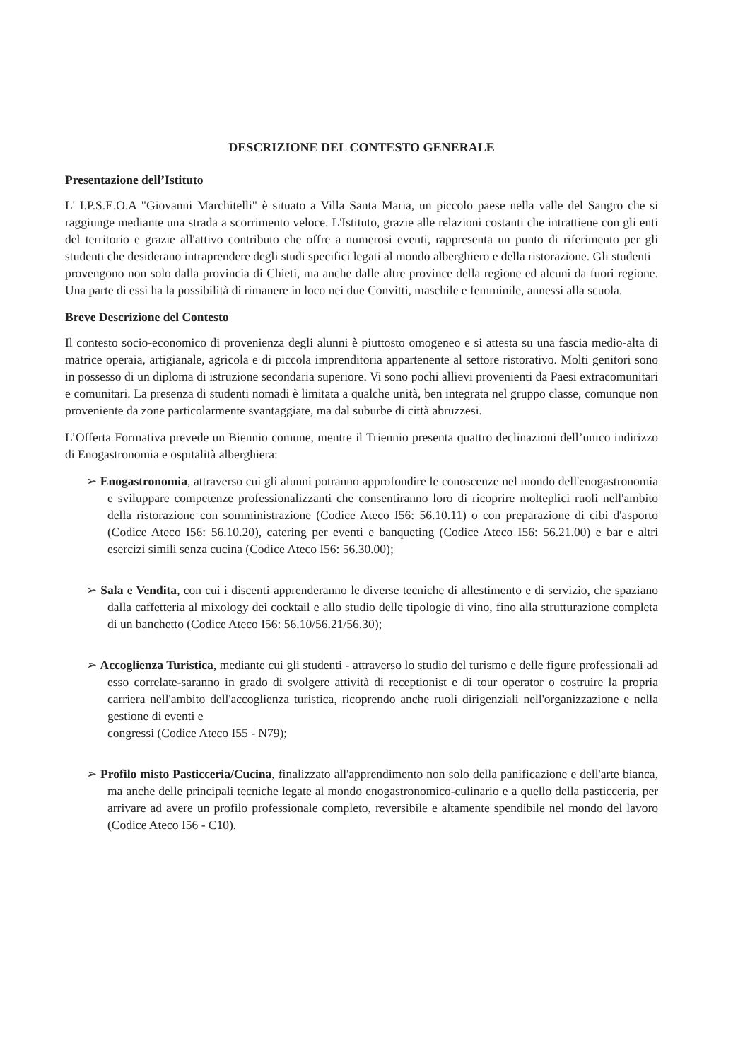DESCRIZIONE DEL CONTESTO GENERALE
Presentazione dell’Istituto
L' I.P.S.E.O.A "Giovanni Marchitelli" è situato a Villa Santa Maria, un piccolo paese nella valle del Sangro che si raggiunge mediante una strada a scorrimento veloce. L'Istituto, grazie alle relazioni costanti che intrattiene con gli enti del territorio e grazie all'attivo contributo che offre a numerosi eventi, rappresenta un punto di riferimento per gli studenti che desiderano intraprendere degli studi specifici legati al mondo alberghiero e della ristorazione. Gli studenti
provengono non solo dalla provincia di Chieti, ma anche dalle altre province della regione ed alcuni da fuori regione. Una parte di essi ha la possibilità di rimanere in loco nei due Convitti, maschile e femminile, annessi alla scuola.
Breve Descrizione del Contesto
Il contesto socio-economico di provenienza degli alunni è piuttosto omogeneo e si attesta su una fascia medio-alta di matrice operaia, artigianale, agricola e di piccola imprenditoria appartenente al settore ristorativo. Molti genitori sono in possesso di un diploma di istruzione secondaria superiore. Vi sono pochi allievi provenienti da Paesi extracomunitari e comunitari. La presenza di studenti nomadi è limitata a qualche unità, ben integrata nel gruppo classe, comunque non proveniente da zone particolarmente svantaggiate, ma dal suburbe di città abruzzesi.
L’Offerta Formativa prevede un Biennio comune, mentre il Triennio presenta quattro declinazioni dell’unico indirizzo di Enogastronomia e ospitalità alberghiera:
➢ Enogastronomia, attraverso cui gli alunni potranno approfondire le conoscenze nel mondo dell'enogastronomia e sviluppare competenze professionalizzanti che consentiranno loro di ricoprire molteplici ruoli nell'ambito della ristorazione con somministrazione (Codice Ateco I56: 56.10.11) o con preparazione di cibi d'asporto (Codice Ateco I56: 56.10.20), catering per eventi e banqueting (Codice Ateco I56: 56.21.00) e bar e altri esercizi simili senza cucina (Codice Ateco I56: 56.30.00);
➢ Sala e Vendita, con cui i discenti apprenderanno le diverse tecniche di allestimento e di servizio, che spaziano dalla caffetteria al mixology dei cocktail e allo studio delle tipologie di vino, fino alla strutturazione completa di un banchetto (Codice Ateco I56: 56.10/56.21/56.30);
➢ Accoglienza Turistica, mediante cui gli studenti - attraverso lo studio del turismo e delle figure professionali ad esso correlate-saranno in grado di svolgere attività di receptionist e di tour operator o costruire la propria carriera nell'ambito dell'accoglienza turistica, ricoprendo anche ruoli dirigenziali nell'organizzazione e nella gestione di eventi e
congressi (Codice Ateco I55 - N79);
➢ Profilo misto Pasticceria/Cucina, finalizzato all'apprendimento non solo della panificazione e dell'arte bianca, ma anche delle principali tecniche legate al mondo enogastronomico-culinario e a quello della pasticceria, per arrivare ad avere un profilo professionale completo, reversibile e altamente spendibile nel mondo del lavoro (Codice Ateco I56 - C10).